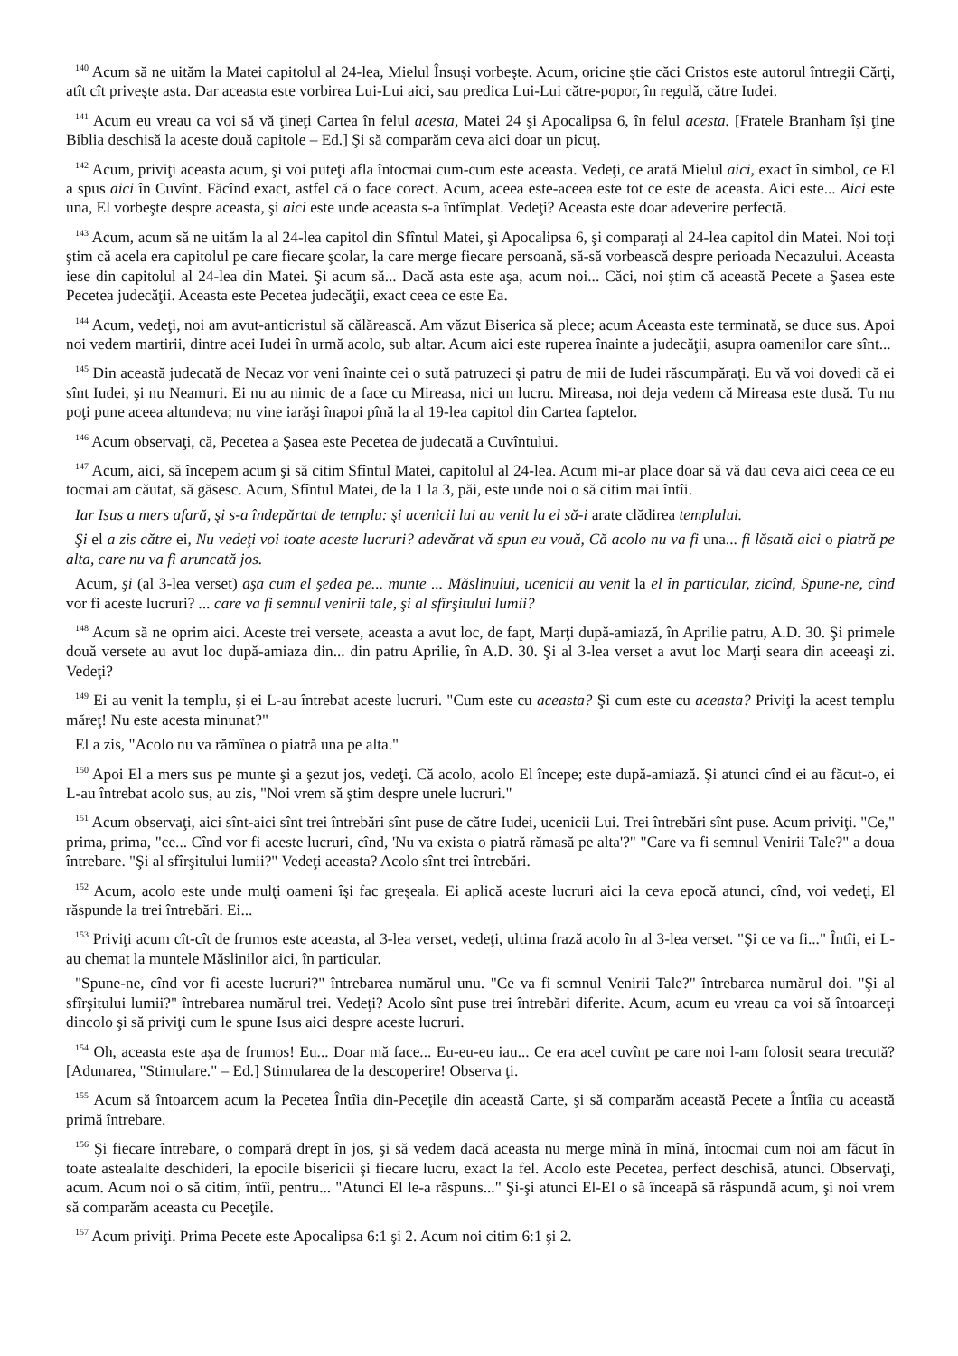<sup>140</sup> Acum să ne uităm la Matei capitolul al 24-lea, Mielul Însuşi vorbeşte. Acum, oricine ştie căci Cristos este autorul întregii Cărţi, atît cît priveşte asta. Dar aceasta este vorbirea Lui-Lui aici, sau predica Lui-Lui către-popor, în regulă, către Iudei.
<sup>141</sup> Acum eu vreau ca voi să vă ţineţi Cartea în felul acesta, Matei 24 şi Apocalipsa 6, în felul acesta. [Fratele Branham îşi ţine Biblia deschisă la aceste două capitole – Ed.] Şi să comparăm ceva aici doar un picuţ.
<sup>142</sup> Acum, priviţi aceasta acum, şi voi puteţi afla întocmai cum-cum este aceasta. Vedeţi, ce arată Mielul aici, exact în simbol, ce El a spus aici în Cuvînt. Făcînd exact, astfel că o face corect. Acum, aceea este-aceea este tot ce este de aceasta. Aici este... Aici este una, El vorbeşte despre aceasta, şi aici este unde aceasta s-a întîmplat. Vedeţi? Aceasta este doar adeverire perfectă.
<sup>143</sup> Acum, acum să ne uităm la al 24-lea capitol din Sfîntul Matei, şi Apocalipsa 6, şi comparaţi al 24-lea capitol din Matei. Noi toţi ştim că acela era capitolul pe care fiecare şcolar, la care merge fiecare persoană, să-să vorbească despre perioada Necazului. Aceasta iese din capitolul al 24-lea din Matei. Şi acum să... Dacă asta este aşa, acum noi... Căci, noi ştim că această Pecete a Şasea este Pecetea judecăţii. Aceasta este Pecetea judecăţii, exact ceea ce este Ea.
<sup>144</sup> Acum, vedeţi, noi am avut-anticristul să călărească. Am văzut Biserica să plece; acum Aceasta este terminată, se duce sus. Apoi noi vedem martirii, dintre acei Iudei în urmă acolo, sub altar. Acum aici este ruperea înainte a judecăţii, asupra oamenilor care sînt...
<sup>145</sup> Din această judecată de Necaz vor veni înainte cei o sută patruzeci şi patru de mii de Iudei răscumpăraţi. Eu vă voi dovedi că ei sînt Iudei, şi nu Neamuri. Ei nu au nimic de a face cu Mireasa, nici un lucru. Mireasa, noi deja vedem că Mireasa este dusă. Tu nu poţi pune aceea altundeva; nu vine iarăşi înapoi pînă la al 19-lea capitol din Cartea faptelor.
<sup>146</sup> Acum observaţi, că, Pecetea a Şasea este Pecetea de judecată a Cuvîntului.
<sup>147</sup> Acum, aici, să începem acum şi să citim Sfîntul Matei, capitolul al 24-lea. Acum mi-ar place doar să vă dau ceva aici ceea ce eu tocmai am căutat, să găsesc. Acum, Sfîntul Matei, de la 1 la 3, păi, este unde noi o să citim mai întîi.
Iar Isus a mers afară, şi s-a îndepărtat de templu: şi ucenicii lui au venit la el să-i arate clădirea templului.
Şi el a zis către ei, Nu vedeţi voi toate aceste lucruri? adevărat vă spun eu vouă, Că acolo nu va fi una... fi lăsată aici o piatră pe alta, care nu va fi aruncată jos.
Acum, şi (al 3-lea verset) aşa cum el şedea pe... munte ... Măslinului, ucenicii au venit la el în particular, zicînd, Spune-ne, cînd vor fi aceste lucruri? ... care va fi semnul venirii tale, şi al sfîrşitului lumii?
<sup>148</sup> Acum să ne oprim aici. Aceste trei versete, aceasta a avut loc, de fapt, Marţi după-amiază, în Aprilie patru, A.D. 30. Şi primele două versete au avut loc după-amiaza din... din patru Aprilie, în A.D. 30. Şi al 3-lea verset a avut loc Marţi seara din aceeaşi zi. Vedeţi?
<sup>149</sup> Ei au venit la templu, şi ei L-au întrebat aceste lucruri. "Cum este cu aceasta? Şi cum este cu aceasta? Priviţi la acest templu măreţ! Nu este acesta minunat?"
El a zis, "Acolo nu va rămînea o piatră una pe alta."
<sup>150</sup> Apoi El a mers sus pe munte şi a şezut jos, vedeţi. Că acolo, acolo El începe; este după-amiază. Şi atunci cînd ei au făcut-o, ei L-au întrebat acolo sus, au zis, "Noi vrem să ştim despre unele lucruri."
<sup>151</sup> Acum observaţi, aici sînt-aici sînt trei întrebări sînt puse de către Iudei, ucenicii Lui. Trei întrebări sînt puse. Acum priviţi. "Ce," prima, prima, "ce... Cînd vor fi aceste lucruri, cînd, 'Nu va exista o piatră rămasă pe alta'?" "Care va fi semnul Venirii Tale?" a doua întrebare. "Şi al sfîrşitului lumii?" Vedeţi aceasta? Acolo sînt trei întrebări.
<sup>152</sup> Acum, acolo este unde mulţi oameni îşi fac greşeala. Ei aplică aceste lucruri aici la ceva epocă atunci, cînd, voi vedeţi, El răspunde la trei întrebări. Ei...
<sup>153</sup> Priviţi acum cît-cît de frumos este aceasta, al 3-lea verset, vedeţi, ultima frază acolo în al 3-lea verset. "Şi ce va fi..." Întîi, ei L-au chemat la muntele Măslinilor aici, în particular.
"Spune-ne, cînd vor fi aceste lucruri?" întrebarea numărul unu. "Ce va fi semnul Venirii Tale?" întrebarea numărul doi. "Şi al sfîrşitului lumii?" întrebarea numărul trei. Vedeţi? Acolo sînt puse trei întrebări diferite. Acum, acum eu vreau ca voi să întoarceţi dincolo şi să priviţi cum le spune Isus aici despre aceste lucruri.
<sup>154</sup> Oh, aceasta este aşa de frumos! Eu... Doar mă face... Eu-eu-eu iau... Ce era acel cuvînt pe care noi l-am folosit seara trecută? [Adunarea, "Stimulare." – Ed.] Stimularea de la descoperire! Observa ţi.
<sup>155</sup> Acum să întoarcem acum la Pecetea Întîia din-Peceţile din această Carte, şi să comparăm această Pecete a Întîia cu această primă întrebare.
<sup>156</sup> Şi fiecare întrebare, o compară drept în jos, şi să vedem dacă aceasta nu merge mînă în mînă, întocmai cum noi am făcut în toate astealalte deschideri, la epocile bisericii şi fiecare lucru, exact la fel. Acolo este Pecetea, perfect deschisă, atunci. Observaţi, acum. Acum noi o să citim, întîi, pentru... "Atunci El le-a răspuns..." Şi-şi atunci El-El o să înceapă să răspundă acum, şi noi vrem să comparăm aceasta cu Peceţile.
<sup>157</sup> Acum priviţi. Prima Pecete este Apocalipsa 6:1 şi 2. Acum noi citim 6:1 şi 2.